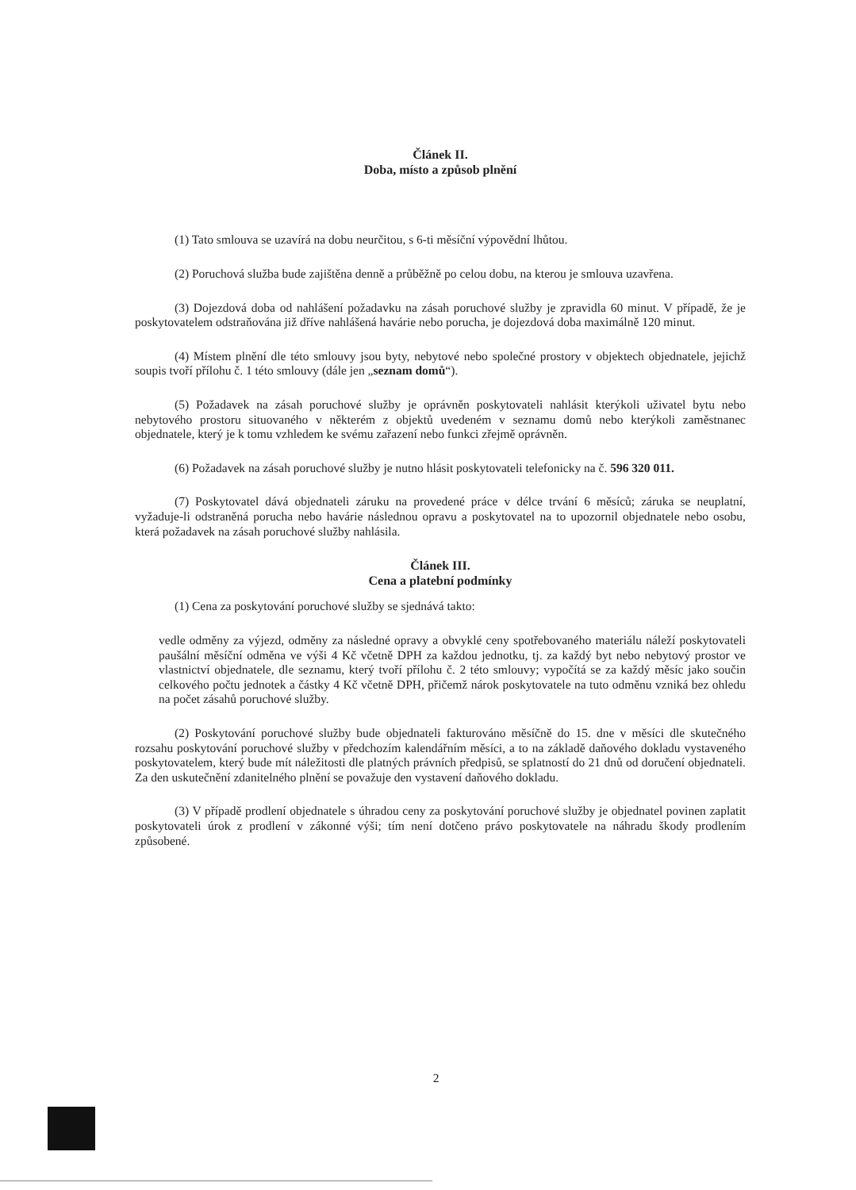Článek II.
Doba, místo a způsob plnění
(1) Tato smlouva se uzavírá na dobu neurčitou, s 6-ti měsíční výpovědní lhůtou.
(2) Poruchová služba bude zajištěna denně a průběžně po celou dobu, na kterou je smlouva uzavřena.
(3) Dojezdová doba od nahlášení požadavku na zásah poruchové služby je zpravidla 60 minut. V případě, že je poskytovatelem odstraňována již dříve nahlášená havárie nebo porucha, je dojezdová doba maximálně 120 minut.
(4) Místem plnění dle této smlouvy jsou byty, nebytové nebo společné prostory v objektech objednatele, jejichž soupis tvoří přílohu č. 1 této smlouvy (dále jen „seznam domů“).
(5) Požadavek na zásah poruchové služby je oprávněn poskytovateli nahlásit kterýkoli uživatel bytu nebo nebytového prostoru situovaného v některém z objektů uvedeném v seznamu domů nebo kterýkoli zaměstnanec objednatele, který je k tomu vzhledem ke svému zařazení nebo funkci zřejmě oprávněn.
(6) Požadavek na zásah poruchové služby je nutno hlásit poskytovateli telefonicky na č. 596 320 011.
(7) Poskytovatel dává objednateli záruku na provedené práce v délce trvání 6 měsíců; záruka se neuplatní, vyžaduje-li odstraněná porucha nebo havárie následnou opravu a poskytovatel na to upozornil objednatele nebo osobu, která požadavek na zásah poruchové služby nahlásila.
Článek III.
Cena a platební podmínky
(1) Cena za poskytování poruchové služby se sjednává takto:
vedle odměny za výjezd, odměny za následné opravy a obvyklé ceny spotřebovaného materiálu náleží poskytovateli paušální měsíční odměna ve výši 4 Kč včetně DPH za každou jednotku, tj. za každý byt nebo nebytový prostor ve vlastnictví objednatele, dle seznamu, který tvoří přílohu č. 2 této smlouvy; vypočítá se za každý měsíc jako součin celkového počtu jednotek a částky 4 Kč včetně DPH, přičemž nárok poskytovatele na tuto odměnu vzniká bez ohledu na počet zásahů poruchové služby.
(2) Poskytování poruchové služby bude objednateli fakturováno měsíčně do 15. dne v měsíci dle skutečného rozsahu poskytování poruchové služby v předchozím kalendářním měsíci, a to na základě daňového dokladu vystaveného poskytovatelem, který bude mít náležitosti dle platných právních předpisů, se splatností do 21 dnů od doručení objednateli. Za den uskutečnění zdanitelného plnění se považuje den vystavení daňového dokladu.
(3) V případě prodlení objednatele s úhradou ceny za poskytování poruchové služby je objednatel povinen zaplatit poskytovateli úrok z prodlení v zákonné výši; tím není dotčeno právo poskytovatele na náhradu škody prodlením způsobené.
2